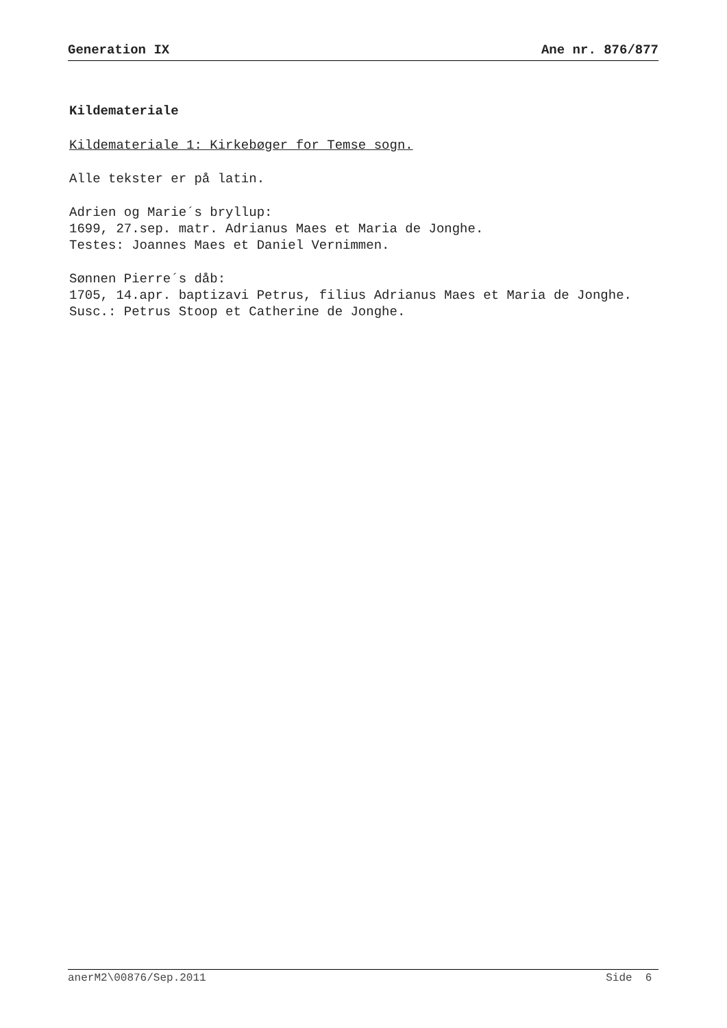Generation IX Ane nr. 876/877
Kildemateriale
Kildemateriale 1: Kirkebøger for Temse sogn.
Alle tekster er på latin.
Adrien og Marie´s bryllup:
1699, 27.sep. matr. Adrianus Maes et Maria de Jonghe.
Testes: Joannes Maes et Daniel Vernimmen.
Sønnen Pierre´s dåb:
1705, 14.apr. baptizavi Petrus, filius Adrianus Maes et Maria de Jonghe.
Susc.: Petrus Stoop et Catherine de Jonghe.
anerM2\00876/Sep.2011 Side 6